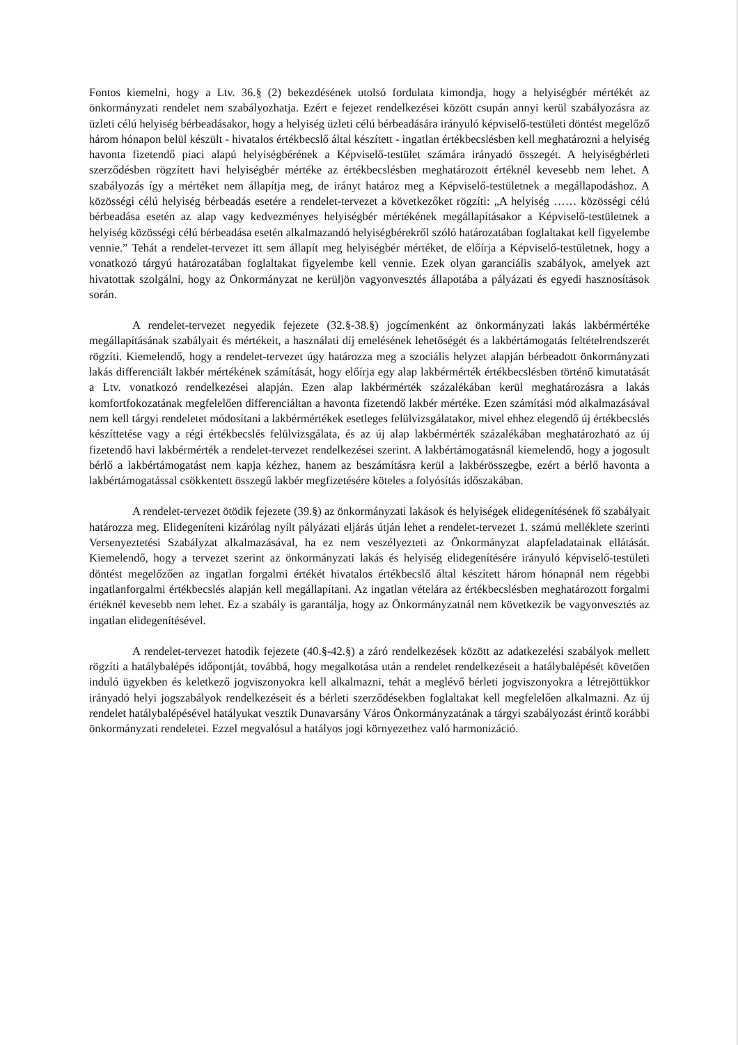Fontos kiemelni, hogy a Ltv. 36.§ (2) bekezdésének utolsó fordulata kimondja, hogy a helyiségbér mértékét az önkormányzati rendelet nem szabályozhatja. Ezért e fejezet rendelkezései között csupán annyi kerül szabályozásra az üzleti célú helyiség bérbeadásakor, hogy a helyiség üzleti célú bérbeadására irányuló képviselő-testületi döntést megelőző három hónapon belül készült - hivatalos értékbecslő által készített - ingatlan értékbecslésben kell meghatározni a helyiség havonta fizetendő piaci alapú helyiségbérének a Képviselő-testület számára irányadó összegét. A helyiségbérleti szerződésben rögzített havi helyiségbér mértéke az értékbecslésben meghatározott értéknél kevesebb nem lehet. A szabályozás így a mértéket nem állapítja meg, de irányt határoz meg a Képviselő-testületnek a megállapodáshoz. A közösségi célú helyiség bérbeadás esetére a rendelet-tervezet a következőket rögzíti: „A helyiség …… közösségi célú bérbeadása esetén az alap vagy kedvezményes helyiségbér mértékének megállapításakor a Képviselő-testületnek a helyiség közösségi célú bérbeadása esetén alkalmazandó helyiségbérekről szóló határozatában foglaltakat kell figyelembe vennie.” Tehát a rendelet-tervezet itt sem állapít meg helyiségbér mértéket, de előírja a Képviselő-testületnek, hogy a vonatkozó tárgyú határozatában foglaltakat figyelembe kell vennie. Ezek olyan garanciális szabályok, amelyek azt hivatottak szolgálni, hogy az Önkormányzat ne kerüljön vagyonvesztés állapotába a pályázati és egyedi hasznosítások során.
A rendelet-tervezet negyedik fejezete (32.§-38.§) jogcímenként az önkormányzati lakás lakbérmértéke megállapításának szabályait és mértékeit, a használati díj emelésének lehetőségét és a lakbértámogatás feltételrendszerét rögzíti. Kiemelendő, hogy a rendelet-tervezet úgy határozza meg a szociális helyzet alapján bérbeadott önkormányzati lakás differenciált lakbér mértékének számítását, hogy előírja egy alap lakbérmérték értékbecslésben történő kimutatását a Ltv. vonatkozó rendelkezései alapján. Ezen alap lakbérmérték százalékában kerül meghatározásra a lakás komfortfokozatának megfelelően differenciáltan a havonta fizetendő lakbér mértéke. Ezen számítási mód alkalmazásával nem kell tárgyi rendeletet módosítani a lakbérmértékek esetleges felülvizsgálatakor, mivel ehhez elegendő új értékbecslés készíttetése vagy a régi értékbecslés felülvizsgálata, és az új alap lakbérmérték százalékában meghatározható az új fizetendő havi lakbérmérték a rendelet-tervezet rendelkezései szerint. A lakbértámogatásnál kiemelendő, hogy a jogosult bérlő a lakbértámogatást nem kapja kézhez, hanem az beszámításra kerül a lakbérösszegbe, ezért a bérlő havonta a lakbértámogatással csökkentett összegű lakbér megfizetésére köteles a folyósítás időszakában.
A rendelet-tervezet ötödik fejezete (39.§) az önkormányzati lakások és helyiségek elidegenítésének fő szabályait határozza meg. Elidegeníteni kizárólag nyílt pályázati eljárás útján lehet a rendelet-tervezet 1. számú melléklete szerinti Versenyeztetési Szabályzat alkalmazásával, ha ez nem veszélyezteti az Önkormányzat alapfeladatainak ellátását. Kiemelendő, hogy a tervezet szerint az önkormányzati lakás és helyiség elidegenítésére irányuló képviselő-testületi döntést megelőzően az ingatlan forgalmi értékét hivatalos értékbecslő által készített három hónapnál nem régebbi ingatlanforgalmi értékbecslés alapján kell megállapítani. Az ingatlan vételára az értékbecslésben meghatározott forgalmi értéknél kevesebb nem lehet. Ez a szabály is garantálja, hogy az Önkormányzatnál nem következik be vagyonvesztés az ingatlan elidegenítésével.
A rendelet-tervezet hatodik fejezete (40.§-42.§) a záró rendelkezések között az adatkezelési szabályok mellett rögzíti a hatálybalépés időpontját, továbbá, hogy megalkotása után a rendelet rendelkezéseit a hatálybalépését követően induló ügyekben és keletkező jogviszonyokra kell alkalmazni, tehát a meglévő bérleti jogviszonyokra a létrejöttükkor irányadó helyi jogszabályok rendelkezéseit és a bérleti szerződésekben foglaltakat kell megfelelően alkalmazni. Az új rendelet hatálybalépésével hatályukat vesztik Dunavarsány Város Önkormányzatának a tárgyi szabályozást érintő korábbi önkormányzati rendeletei. Ezzel megvalósul a hatályos jogi környezethez való harmonizáció.